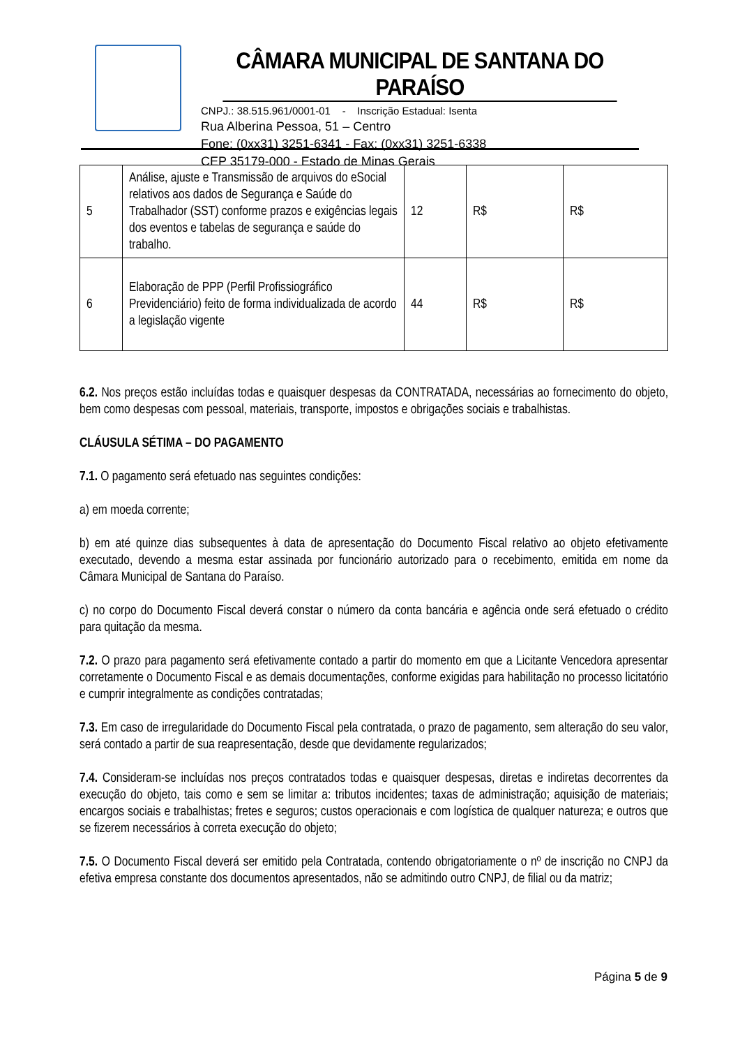CÂMARA MUNICIPAL DE SANTANA DO PARAÍSO
CNPJ.: 38.515.961/0001-01 - Inscrição Estadual: Isenta
Rua Alberina Pessoa, 51 – Centro
Fone: (0xx31) 3251-6341 - Fax: (0xx31) 3251-6338
CEP 35179-000 - Estado de Minas Gerais
| 5 | Análise, ajuste e Transmissão de arquivos do eSocial relativos aos dados de Segurança e Saúde do Trabalhador (SST) conforme prazos e exigências legais dos eventos e tabelas de segurança e saúde do trabalho. | 12 | R$ | R$ |
| 6 | Elaboração de PPP (Perfil Profissiográfico Previdenciário) feito de forma individualizada de acordo a legislação vigente | 44 | R$ | R$ |
6.2. Nos preços estão incluídas todas e quaisquer despesas da CONTRATADA, necessárias ao fornecimento do objeto, bem como despesas com pessoal, materiais, transporte, impostos e obrigações sociais e trabalhistas.
CLÁUSULA SÉTIMA – DO PAGAMENTO
7.1. O pagamento será efetuado nas seguintes condições:
a) em moeda corrente;
b) em até quinze dias subsequentes à data de apresentação do Documento Fiscal relativo ao objeto efetivamente executado, devendo a mesma estar assinada por funcionário autorizado para o recebimento, emitida em nome da Câmara Municipal de Santana do Paraíso.
c) no corpo do Documento Fiscal deverá constar o número da conta bancária e agência onde será efetuado o crédito para quitação da mesma.
7.2. O prazo para pagamento será efetivamente contado a partir do momento em que a Licitante Vencedora apresentar corretamente o Documento Fiscal e as demais documentações, conforme exigidas para habilitação no processo licitatório e cumprir integralmente as condições contratadas;
7.3. Em caso de irregularidade do Documento Fiscal pela contratada, o prazo de pagamento, sem alteração do seu valor, será contado a partir de sua reapresentação, desde que devidamente regularizados;
7.4. Consideram-se incluídas nos preços contratados todas e quaisquer despesas, diretas e indiretas decorrentes da execução do objeto, tais como e sem se limitar a: tributos incidentes; taxas de administração; aquisição de materiais; encargos sociais e trabalhistas; fretes e seguros; custos operacionais e com logística de qualquer natureza; e outros que se fizerem necessários à correta execução do objeto;
7.5. O Documento Fiscal deverá ser emitido pela Contratada, contendo obrigatoriamente o nº de inscrição no CNPJ da efetiva empresa constante dos documentos apresentados, não se admitindo outro CNPJ, de filial ou da matriz;
Página 5 de 9